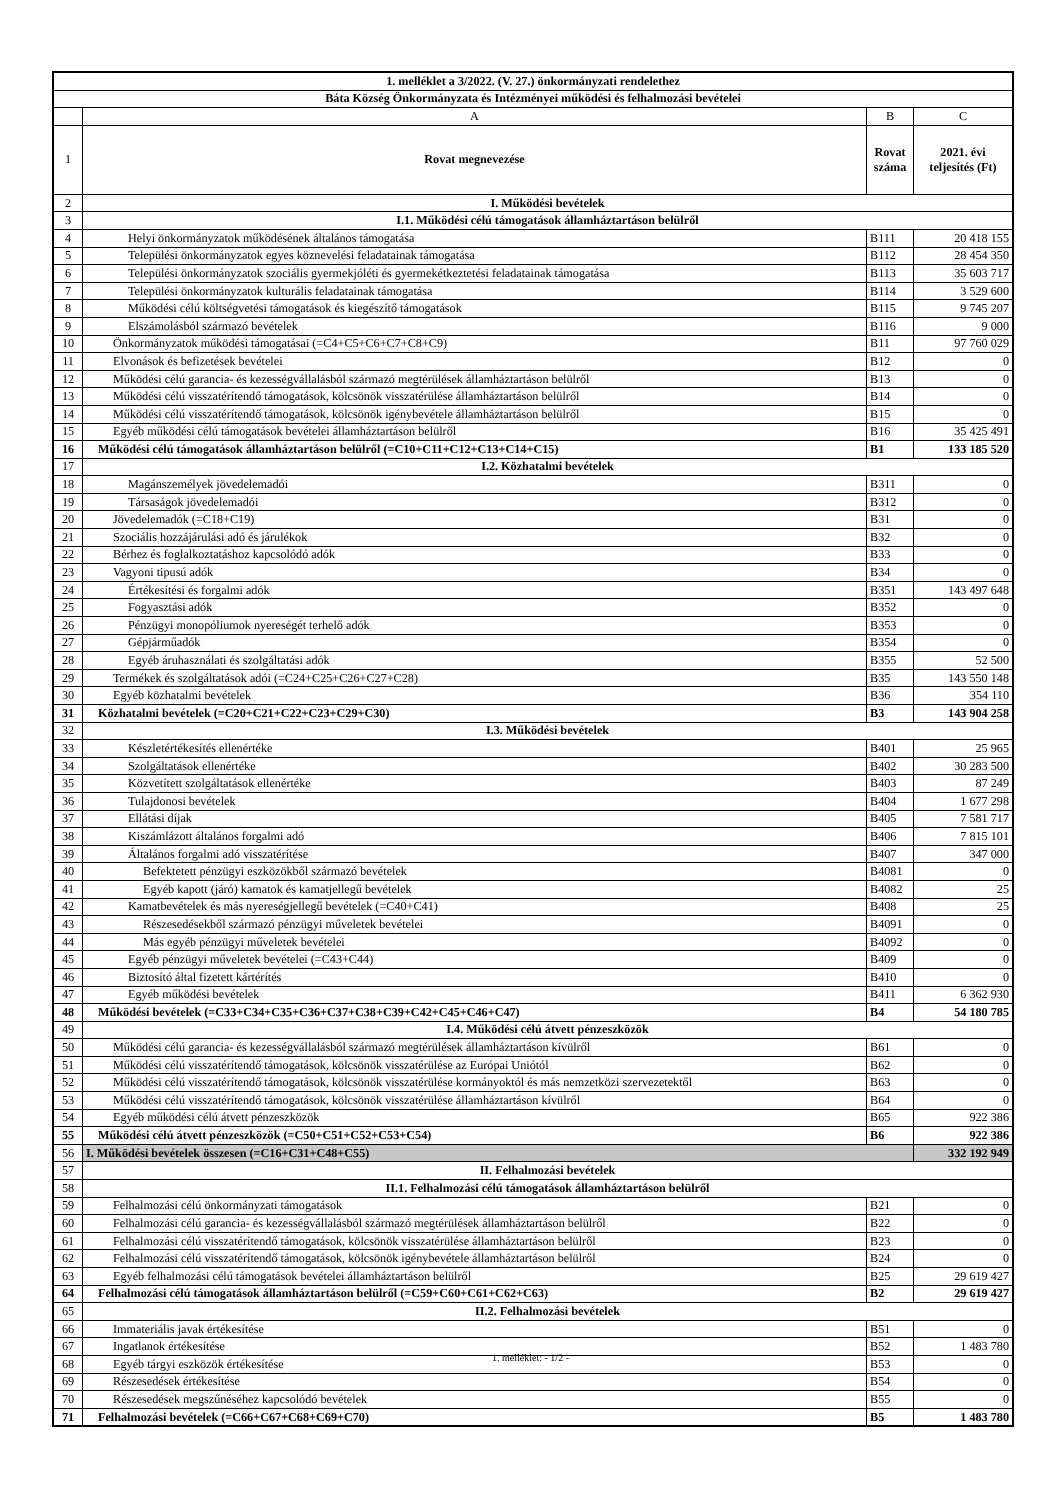| 1. melléklet a 3/2022. (V. 27.) önkormányzati rendelethez | | | |
| Báta Község Önkormányzata és Intézményei működési és felhalmozási bevételei | | | |
| | A | B | C |
| 1 | Rovat megnevezése | Rovat száma | 2021. évi teljesítés (Ft) |
| 2 | I. Működési bevételek | | |
| 3 | I.1. Működési célú támogatások államháztartáson belülről | | |
| 4 | Helyi önkormányzatok működésének általános támogatása | B111 | 20 418 155 |
| 5 | Települési önkormányzatok egyes köznevelési feladatainak támogatása | B112 | 28 454 350 |
| 6 | Települési önkormányzatok szociális gyermekjóléti és gyermekétkeztetési feladatainak támogatása | B113 | 35 603 717 |
| 7 | Települési önkormányzatok kulturális feladatainak támogatása | B114 | 3 529 600 |
| 8 | Működési célú költségvetési támogatások és kiegészítő támogatások | B115 | 9 745 207 |
| 9 | Elszámolásból származó bevételek | B116 | 9 000 |
| 10 | Önkormányzatok működési támogatásai (=C4+C5+C6+C7+C8+C9) | B11 | 97 760 029 |
| 11 | Elvonások és befizetések bevételei | B12 | 0 |
| 12 | Működési célú garancia- és kezességvállalásból származó megtérülések államháztartáson belülről | B13 | 0 |
| 13 | Működési célú visszatérítendő támogatások, kölcsönök visszatérülése államháztartáson belülről | B14 | 0 |
| 14 | Működési célú visszatérítendő támogatások, kölcsönök igénybevétele államháztartáson belülről | B15 | 0 |
| 15 | Egyéb működési célú támogatások bevételei államháztartáson belülről | B16 | 35 425 491 |
| 16 | Működési célú támogatások államháztartáson belülről (=C10+C11+C12+C13+C14+C15) | B1 | 133 185 520 |
| 17 | I.2. Közhatalmi bevételek | | |
| 18 | Magánszemélyek jövedelemadói | B311 | 0 |
| 19 | Társaságok jövedelemadói | B312 | 0 |
| 20 | Jövedelemadók (=C18+C19) | B31 | 0 |
| 21 | Szociális hozzájárulási adó és járulékok | B32 | 0 |
| 22 | Bérhez és foglalkoztatáshoz kapcsolódó adók | B33 | 0 |
| 23 | Vagyoni tipusú adók | B34 | 0 |
| 24 | Értékesítési és forgalmi adók | B351 | 143 497 648 |
| 25 | Fogyasztási adók | B352 | 0 |
| 26 | Pénzügyi monopóliumok nyereségét terhelő adók | B353 | 0 |
| 27 | Gépjárműadók | B354 | 0 |
| 28 | Egyéb áruhasználati és szolgáltatási adók | B355 | 52 500 |
| 29 | Termékek és szolgáltatások adói (=C24+C25+C26+C27+C28) | B35 | 143 550 148 |
| 30 | Egyéb közhatalmi bevételek | B36 | 354 110 |
| 31 | Közhatalmi bevételek (=C20+C21+C22+C23+C29+C30) | B3 | 143 904 258 |
| 32 | I.3. Működési bevételek | | |
| 33 | Készletértékesítés ellenértéke | B401 | 25 965 |
| 34 | Szolgáltatások ellenértéke | B402 | 30 283 500 |
| 35 | Közvetített szolgáltatások ellenértéke | B403 | 87 249 |
| 36 | Tulajdonosi bevételek | B404 | 1 677 298 |
| 37 | Ellátási díjak | B405 | 7 581 717 |
| 38 | Kiszámlázott általános forgalmi adó | B406 | 7 815 101 |
| 39 | Általános forgalmi adó visszatérítése | B407 | 347 000 |
| 40 | Befektetett pénzügyi eszközökből származó bevételek | B4081 | 0 |
| 41 | Egyéb kapott (járó) kamatok és kamatjellegű bevételek | B4082 | 25 |
| 42 | Kamatbevételek és más nyereségjellegű bevételek (=C40+C41) | B408 | 25 |
| 43 | Részesedésekből származó pénzügyi műveletek bevételei | B4091 | 0 |
| 44 | Más egyéb pénzügyi műveletek bevételei | B4092 | 0 |
| 45 | Egyéb pénzügyi műveletek bevételei (=C43+C44) | B409 | 0 |
| 46 | Biztosító által fizetett kártérítés | B410 | 0 |
| 47 | Egyéb működési bevételek | B411 | 6 362 930 |
| 48 | Működési bevételek (=C33+C34+C35+C36+C37+C38+C39+C42+C45+C46+C47) | B4 | 54 180 785 |
| 49 | I.4. Működési célú átvett pénzeszközök | | |
| 50 | Működési célú garancia- és kezességvállalásból származó megtérülések államháztartáson kívülről | B61 | 0 |
| 51 | Működési célú visszatérítendő támogatások, kölcsönök visszatérülése az Európai Uniótól | B62 | 0 |
| 52 | Működési célú visszatérítendő támogatások, kölcsönök visszatérülése kormányoktól és más nemzetközi szervezetektől | B63 | 0 |
| 53 | Működési célú visszatérítendő támogatások, kölcsönök visszatérülése államháztartáson kívülről | B64 | 0 |
| 54 | Egyéb működési célú átvett pénzeszközök | B65 | 922 386 |
| 55 | Működési célú átvett pénzeszközök (=C50+C51+C52+C53+C54) | B6 | 922 386 |
| 56 | I. Működési bevételek összesen (=C16+C31+C48+C55) | | 332 192 949 |
| 57 | II. Felhalmozási bevételek | | |
| 58 | II.1. Felhalmozási célú támogatások államháztartáson belülről | | |
| 59 | Felhalmozási célú önkormányzati támogatások | B21 | 0 |
| 60 | Felhalmozási célú garancia- és kezességvállalásból származó megtérülések államháztartáson belülről | B22 | 0 |
| 61 | Felhalmozási célú visszatérítendő támogatások, kölcsönök visszatérülése államháztartáson belülről | B23 | 0 |
| 62 | Felhalmozási célú visszatérítendő támogatások, kölcsönök igénybevétele államháztartáson belülről | B24 | 0 |
| 63 | Egyéb felhalmozási célú támogatások bevételei államháztartáson belülről | B25 | 29 619 427 |
| 64 | Felhalmozási célú támogatások államháztartáson belülről (=C59+C60+C61+C62+C63) | B2 | 29 619 427 |
| 65 | II.2. Felhalmozási bevételek | | |
| 66 | Immateriális javak értékesítése | B51 | 0 |
| 67 | Ingatlanok értékesítése | B52 | 1 483 780 |
| 68 | Egyéb tárgyi eszközök értékesítése | B53 | 0 |
| 69 | Részesedések értékesítése | B54 | 0 |
| 70 | Részesedések megszűnéséhez kapcsolódó bevételek | B55 | 0 |
| 71 | Felhalmozási bevételek (=C66+C67+C68+C69+C70) | B5 | 1 483 780 |
1. melléklet: - 1/2 -